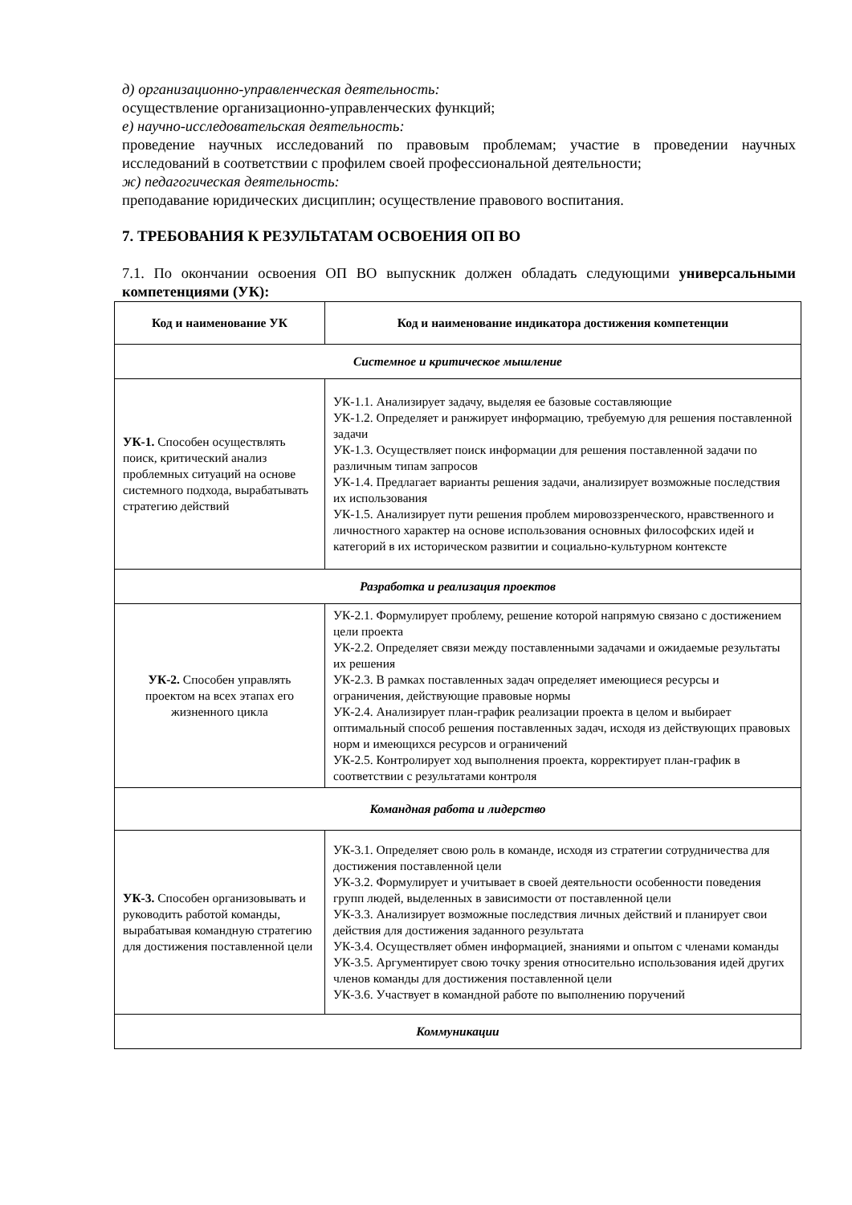д) организационно-управленческая деятельность:
осуществление организационно-управленческих функций;
е) научно-исследовательская деятельность:
проведение научных исследований по правовым проблемам; участие в проведении научных исследований в соответствии с профилем своей профессиональной деятельности;
ж) педагогическая деятельность:
преподавание юридических дисциплин; осуществление правового воспитания.
7. ТРЕБОВАНИЯ К РЕЗУЛЬТАТАМ ОСВОЕНИЯ ОП ВО
7.1. По окончании освоения ОП ВО выпускник должен обладать следующими универсальными компетенциями (УК):
| Код и наименование УК | Код и наименование индикатора достижения компетенции |
| --- | --- |
| Системное и критическое мышление | |
| УК-1. Способен осуществлять поиск, критический анализ проблемных ситуаций на основе системного подхода, вырабатывать стратегию действий | УК-1.1. Анализирует задачу, выделяя ее базовые составляющие УК-1.2. Определяет и ранжирует информацию, требуемую для решения поставленной задачи УК-1.3. Осуществляет поиск информации для решения поставленной задачи по различным типам запросов УК-1.4. Предлагает варианты решения задачи, анализирует возможные последствия их использования УК-1.5. Анализирует пути решения проблем мировоззренческого, нравственного и личностного характер на основе использования основных философских идей и категорий в их историческом развитии и социально-культурном контексте |
| Разработка и реализация проектов | |
| УК-2. Способен управлять проектом на всех этапах его жизненного цикла | УК-2.1. Формулирует проблему, решение которой напрямую связано с достижением цели проекта УК-2.2. Определяет связи между поставленными задачами и ожидаемые результаты их решения УК-2.3. В рамках поставленных задач определяет имеющиеся ресурсы и ограничения, действующие правовые нормы УК-2.4. Анализирует план-график реализации проекта в целом и выбирает оптимальный способ решения поставленных задач, исходя из действующих правовых норм и имеющихся ресурсов и ограничений УК-2.5. Контролирует ход выполнения проекта, корректирует план-график в соответствии с результатами контроля |
| Командная работа и лидерство | |
| УК-3. Способен организовывать и руководить работой команды, вырабатывая командную стратегию для достижения поставленной цели | УК-3.1. Определяет свою роль в команде, исходя из стратегии сотрудничества для достижения поставленной цели УК-3.2. Формулирует и учитывает в своей деятельности особенности поведения групп людей, выделенных в зависимости от поставленной цели УК-3.3. Анализирует возможные последствия личных действий и планирует свои действия для достижения заданного результата УК-3.4. Осуществляет обмен информацией, знаниями и опытом с членами команды УК-3.5. Аргументирует свою точку зрения относительно использования идей других членов команды для достижения поставленной цели УК-3.6. Участвует в командной работе по выполнению поручений |
| Коммуникации | |